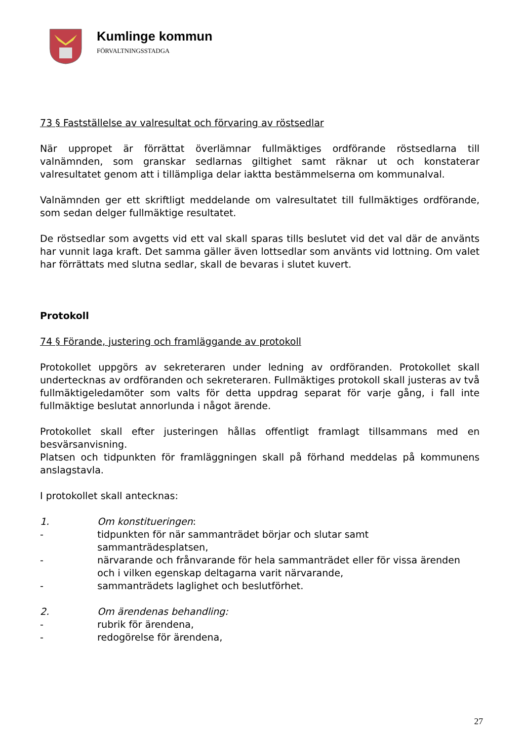Kumlinge kommun
FÖRVALTNINGSSTADGA
73 § Fastställelse av valresultat och förvaring av röstsedlar
När uppropet är förrättat överlämnar fullmäktiges ordförande röstsedlarna till valnämnden, som granskar sedlarnas giltighet samt räknar ut och konstaterar valresultatet genom att i tillämpliga delar iaktta bestämmelserna om kommunalval.
Valnämnden ger ett skriftligt meddelande om valresultatet till fullmäktiges ordförande, som sedan delger fullmäktige resultatet.
De röstsedlar som avgetts vid ett val skall sparas tills beslutet vid det val där de använts har vunnit laga kraft. Det samma gäller även lottsedlar som använts vid lottning. Om valet har förrättats med slutna sedlar, skall de bevaras i slutet kuvert.
Protokoll
74 § Förande, justering och framläggande av protokoll
Protokollet uppgörs av sekreteraren under ledning av ordföranden. Protokollet skall undertecknas av ordföranden och sekreteraren. Fullmäktiges protokoll skall justeras av två fullmäktigeledamöter som valts för detta uppdrag separat för varje gång, i fall inte fullmäktige beslutat annorlunda i något ärende.
Protokollet skall efter justeringen hållas offentligt framlagt tillsammans med en besvärsanvisning.
Platsen och tidpunkten för framläggningen skall på förhand meddelas på kommunens anslagstavla.
I protokollet skall antecknas:
1. Om konstitueringen:
- tidpunkten för när sammanträdet börjar och slutar samt sammanträdesplatsen,
- närvarande och frånvarande för hela sammanträdet eller för vissa ärenden och i vilken egenskap deltagarna varit närvarande,
- sammanträdets laglighet och beslutförhet.
2. Om ärendenas behandling:
- rubrik för ärendena,
- redogörelse för ärendena,
27